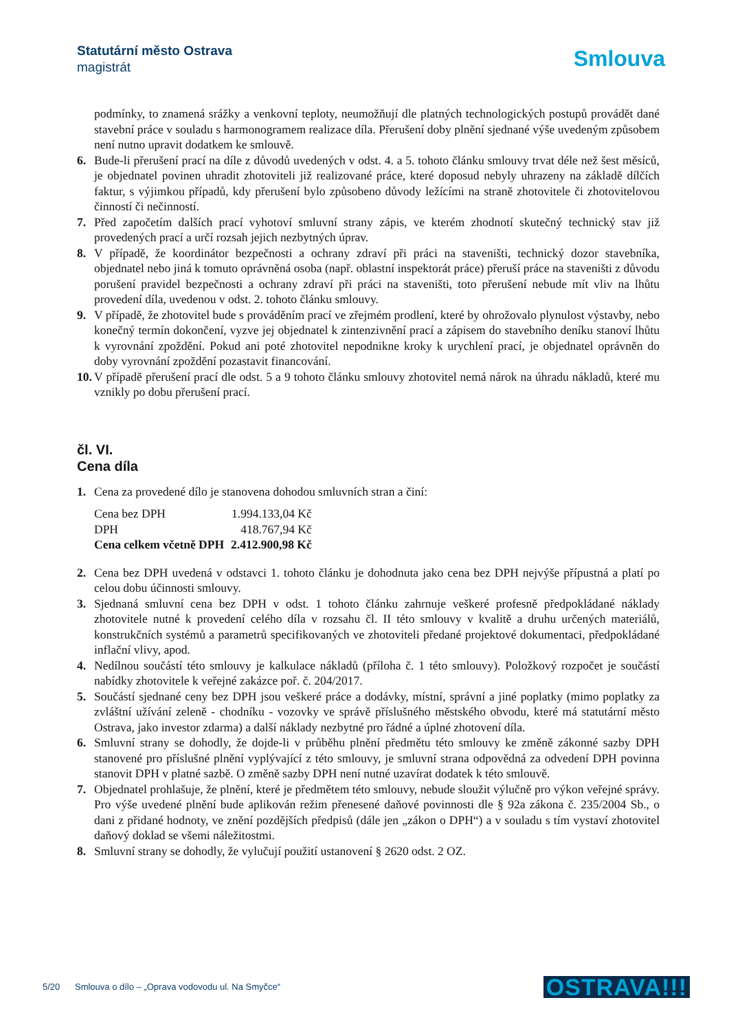Statutární město Ostrava
magistrát
Smlouva
podmínky, to znamená srážky a venkovní teploty, neumožňují dle platných technologických postupů provádět dané stavební práce v souladu s harmonogramem realizace díla. Přerušení doby plnění sjednané výše uvedeným způsobem není nutno upravit dodatkem ke smlouvě.
6. Bude-li přerušení prací na díle z důvodů uvedených v odst. 4. a 5. tohoto článku smlouvy trvat déle než šest měsíců, je objednatel povinen uhradit zhotoviteli již realizované práce, které doposud nebyly uhrazeny na základě dílčích faktur, s výjimkou případů, kdy přerušení bylo způsobeno důvody ležícími na straně zhotovitele či zhotovitelovou činností či nečinností.
7. Před započetím dalších prací vyhotoví smluvní strany zápis, ve kterém zhodnotí skutečný technický stav již provedených prací a určí rozsah jejich nezbytných úprav.
8. V případě, že koordinátor bezpečnosti a ochrany zdraví při práci na staveništi, technický dozor stavebníka, objednatel nebo jiná k tomuto oprávněná osoba (např. oblastní inspektorát práce) přeruší práce na staveništi z důvodu porušení pravidel bezpečnosti a ochrany zdraví při práci na staveništi, toto přerušení nebude mít vliv na lhůtu provedení díla, uvedenou v odst. 2. tohoto článku smlouvy.
9. V případě, že zhotovitel bude s prováděním prací ve zřejmém prodlení, které by ohrožovalo plynulost výstavby, nebo konečný termín dokončení, vyzve jej objednatel k zintenzivnění prací a zápisem do stavebního deníku stanoví lhůtu k vyrovnání zpoždění. Pokud ani poté zhotovitel nepodnikne kroky k urychlení prací, je objednatel oprávněn do doby vyrovnání zpoždění pozastavit financování.
10. V případě přerušení prací dle odst. 5 a 9 tohoto článku smlouvy zhotovitel nemá nárok na úhradu nákladů, které mu vznikly po dobu přerušení prací.
čl. VI.
Cena díla
1. Cena za provedené dílo je stanovena dohodou smluvních stran a činí:
| Cena bez DPH | 1.994.133,04 Kč |
| DPH | 418.767,94 Kč |
| Cena celkem včetně DPH | 2.412.900,98 Kč |
2. Cena bez DPH uvedená v odstavci 1. tohoto článku je dohodnuta jako cena bez DPH nejvýše přípustná a platí po celou dobu účinnosti smlouvy.
3. Sjednaná smluvní cena bez DPH v odst. 1 tohoto článku zahrnuje veškeré profesně předpokládané náklady zhotovitele nutné k provedení celého díla v rozsahu čl. II této smlouvy v kvalitě a druhu určených materiálů, konstrukčních systémů a parametrů specifikovaných ve zhotoviteli předané projektové dokumentaci, předpokládané inflační vlivy, apod.
4. Nedílnou součástí této smlouvy je kalkulace nákladů (příloha č. 1 této smlouvy). Položkový rozpočet je součástí nabídky zhotovitele k veřejné zakázce poř. č. 204/2017.
5. Součástí sjednané ceny bez DPH jsou veškeré práce a dodávky, místní, správní a jiné poplatky (mimo poplatky za zvláštní užívání zeleně - chodníku - vozovky ve správě příslušného městského obvodu, které má statutární město Ostrava, jako investor zdarma) a další náklady nezbytné pro řádné a úplné zhotovení díla.
6. Smluvní strany se dohodly, že dojde-li v průběhu plnění předmětu této smlouvy ke změně zákonné sazby DPH stanovené pro příslušné plnění vyplývající z této smlouvy, je smluvní strana odpovědná za odvedení DPH povinna stanovit DPH v platné sazbě. O změně sazby DPH není nutné uzavírat dodatek k této smlouvě.
7. Objednatel prohlašuje, že plnění, které je předmětem této smlouvy, nebude sloužit výlučně pro výkon veřejné správy. Pro výše uvedené plnění bude aplikován režim přenesené daňové povinnosti dle § 92a zákona č. 235/2004 Sb., o dani z přidané hodnoty, ve znění pozdějších předpisů (dále jen „zákon o DPH“) a v souladu s tím vystaví zhotovitel daňový doklad se všemi náležitostmi.
8. Smluvní strany se dohodly, že vylučují použití ustanovení § 2620 odst. 2 OZ.
5/20 Smlouva o dílo – „Oprava vodovodu ul. Na Smyčce“
OSTRAVA!!!